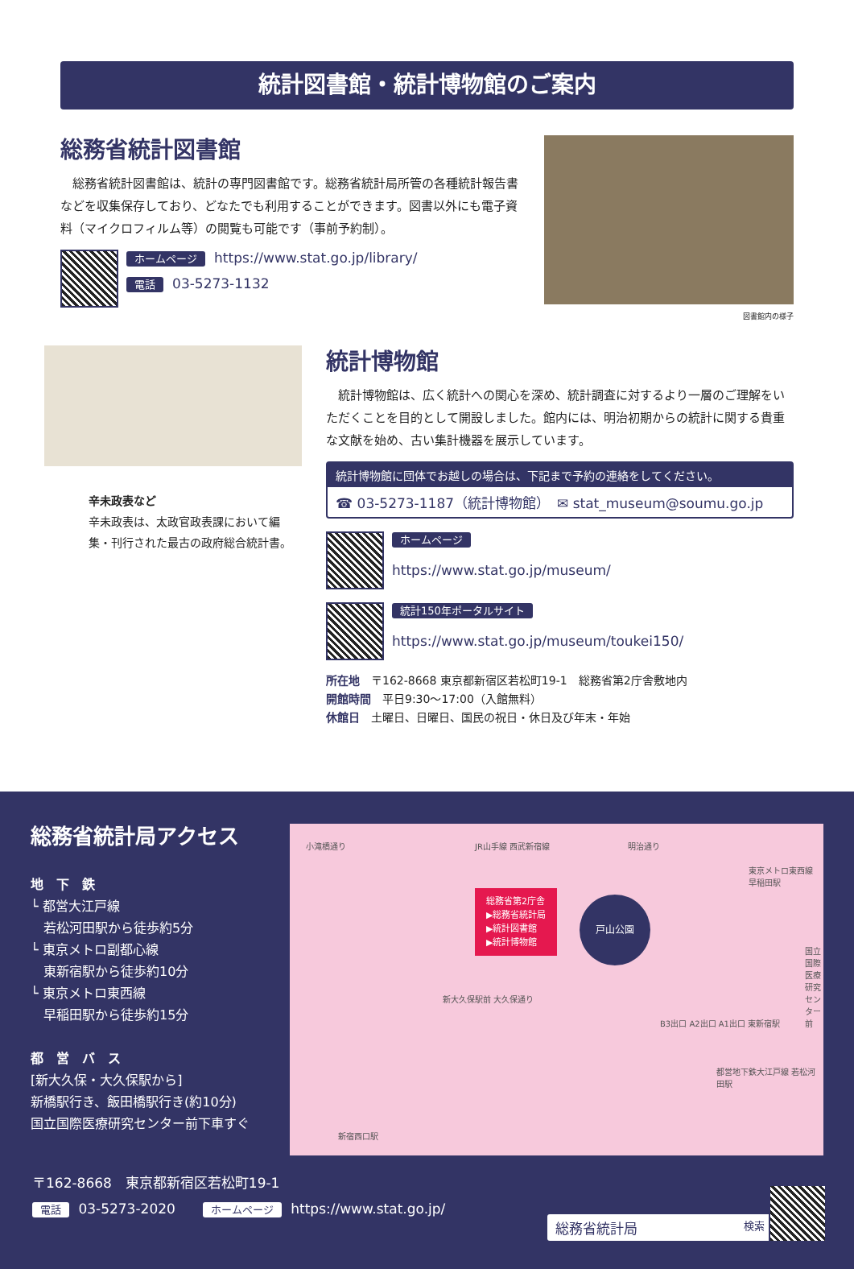統計図書館・統計博物館のご案内
総務省統計図書館
　総務省統計図書館は、統計の専門図書館です。総務省統計局所管の各種統計報告書などを収集保存しており、どなたでも利用することができます。図書以外にも電子資料（マイクロフィルム等）の閲覧も可能です（事前予約制）。
ホームページ https://www.stat.go.jp/library/
電話 03-5273-1132
図書館内の様子
辛未政表など
辛未政表は、太政官政表課において編集・刊行された最古の政府総合統計書。
統計博物館
　統計博物館は、広く統計への関心を深め、統計調査に対するより一層のご理解をいただくことを目的として開設しました。館内には、明治初期からの統計に関する貴重な文献を始め、古い集計機器を展示しています。
統計博物館に団体でお越しの場合は、下記まで予約の連絡をしてください。
☎ 03-5273-1187（統計博物館）　✉ stat_museum@soumu.go.jp
ホームページ
https://www.stat.go.jp/museum/
統計150年ポータルサイト
https://www.stat.go.jp/museum/toukei150/
所在地　〒162-8668 東京都新宿区若松町19-1　総務省第2庁舎敷地内
開館時間　平日9:30～17:00（入館無料）
休館日　土曜日、日曜日、国民の祝日・休日及び年末・年始
総務省統計局アクセス
地　下　鉄
└ 都営大江戸線
　若松河田駅から徒歩約5分
└ 東京メトロ副都心線
　東新宿駅から徒歩約10分
└ 東京メトロ東西線
　早稲田駅から徒歩約15分
都　営　バ　ス
[新大久保・大久保駅から]
新橋駅行き、飯田橋駅行き(約10分)
国立国際医療研究センター前下車すぐ
総務省第2庁舎
▶総務省統計局
▶統計図書館
▶統計博物館
戸山公園
小滝橋通り JR山手線 西武新宿線 明治通り
東京メトロ東西線 早稲田駅
新大久保駅前 大久保通り
B3出口 A2出口 A1出口 東新宿駅
都営地下鉄大江戸線 若松河田駅
新宿西口駅
国立国際医療研究センター前
〒162-8668　東京都新宿区若松町19-1
電話 03-5273-2020　　ホームページ https://www.stat.go.jp/
総務省統計局 検索